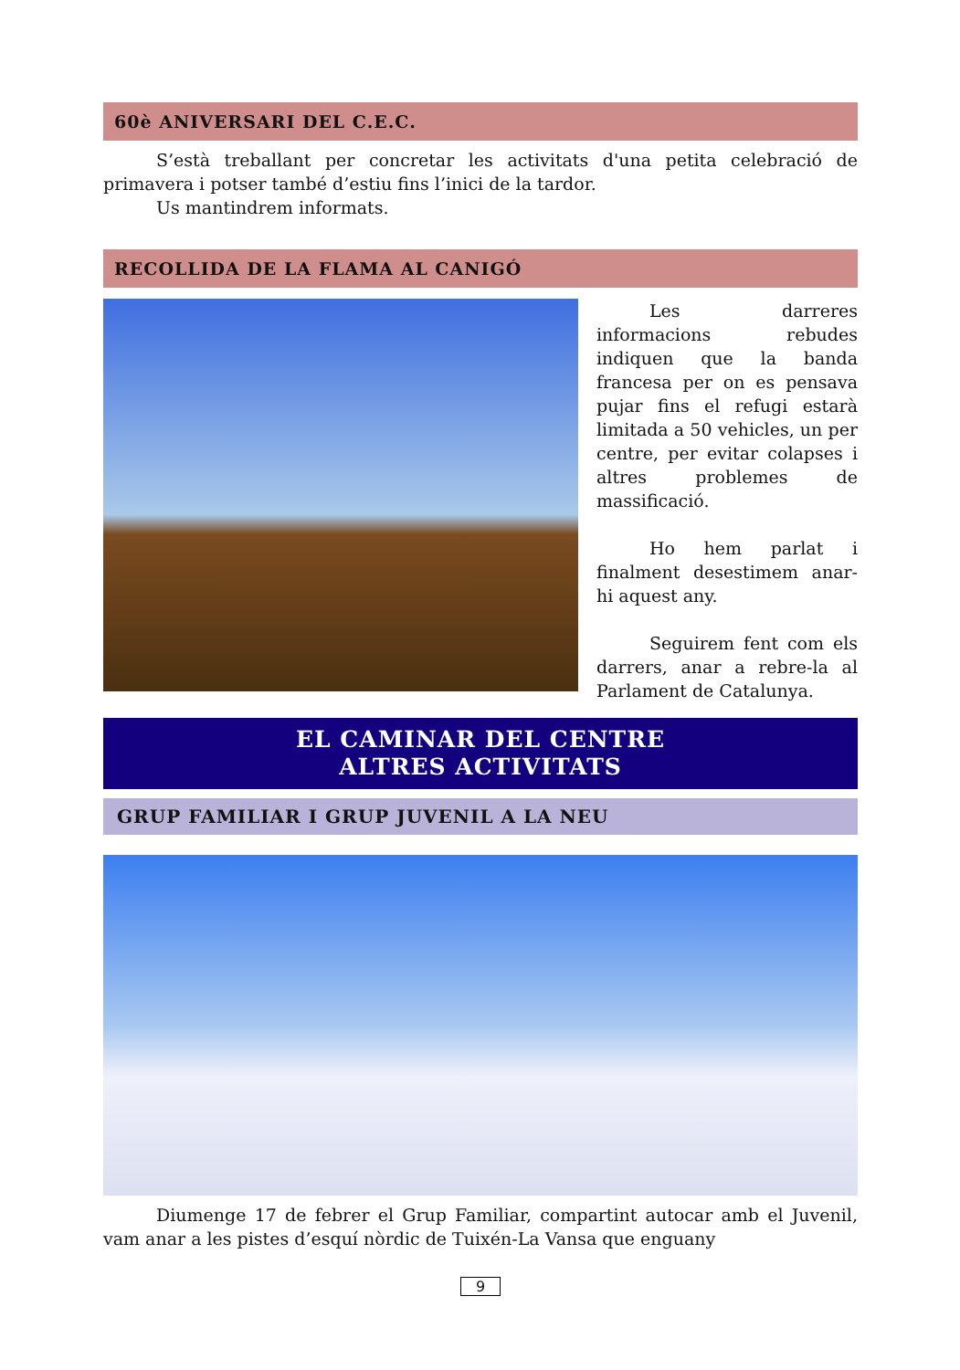60è ANIVERSARI DEL C.E.C.
S’està treballant per concretar les activitats d'una petita celebració de primavera i potser també d’estiu fins l’inici de la tardor.
Us mantindrem informats.
RECOLLIDA DE LA FLAMA AL CANIGÓ
Les darreres informacions rebudes indiquen que la banda francesa per on es pensava pujar fins el refugi estarà limitada a 50 vehicles, un per centre, per evitar colapses i altres problemes de massificació.
Ho hem parlat i finalment desestimem anar-hi aquest any.
Seguirem fent com els darrers, anar a rebre-la al Parlament de Catalunya.
EL CAMINAR DEL CENTRE
ALTRES ACTIVITATS
GRUP FAMILIAR I GRUP JUVENIL A LA NEU
Diumenge 17 de febrer el Grup Familiar, compartint autocar amb el Juvenil, vam anar a les pistes d’esquí nòrdic de Tuixén-La Vansa que enguany
9